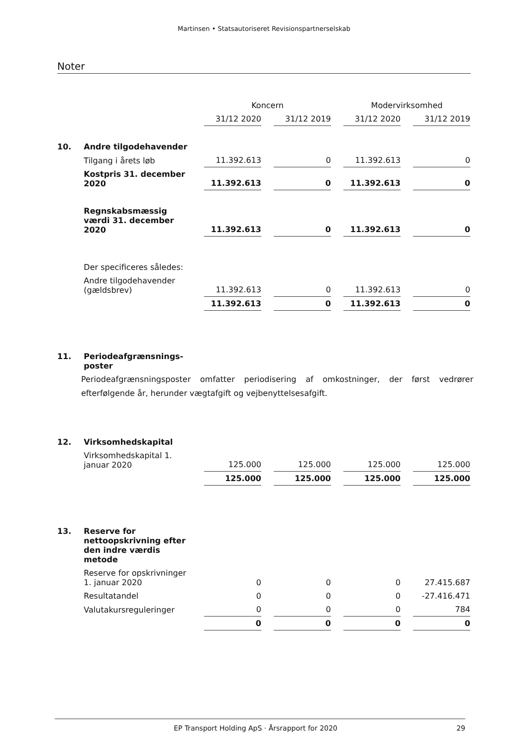Martinsen • Statsautoriseret Revisionspartnerselskab
Noter
| | | Koncern | | Modervirksomhed | |
| | | 31/12 2020 | 31/12 2019 | 31/12 2020 | 31/12 2019 |
| 10. | Andre tilgodehavender | | | | |
| | Tilgang i årets løb | 11.392.613 | 0 | 11.392.613 | 0 |
| | Kostpris 31. december 2020 | 11.392.613 | 0 | 11.392.613 | 0 |
| | Regnskabsmæssig værdi 31. december 2020 | 11.392.613 | 0 | 11.392.613 | 0 |
| | Der specificeres således: | | | | |
| | Andre tilgodehavender (gældsbrev) | 11.392.613 | 0 | 11.392.613 | 0 |
| | | 11.392.613 | 0 | 11.392.613 | 0 |
| 11. | Periodeafgrænsnings- poster | | | | |
Periodeafgrænsningsposter omfatter periodisering af omkostninger, der først vedrører efterfølgende år, herunder vægtafgift og vejbenyttelsesafgift.
| 12. | Virksomhedskapital | | | | |
| | Virksomhedskapital 1. januar 2020 | 125.000 | 125.000 | 125.000 | 125.000 |
| | | 125.000 | 125.000 | 125.000 | 125.000 |
| 13. | Reserve for nettoopskrivning efter den indre værdis metode | | | | |
| | Reserve for opskrivninger 1. januar 2020 | 0 | 0 | 0 | 27.415.687 |
| | Resultatandel | 0 | 0 | 0 | -27.416.471 |
| | Valutakursreguleringer | 0 | 0 | 0 | 784 |
| | | 0 | 0 | 0 | 0 |
EP Transport Holding ApS · Årsrapport for 2020 29